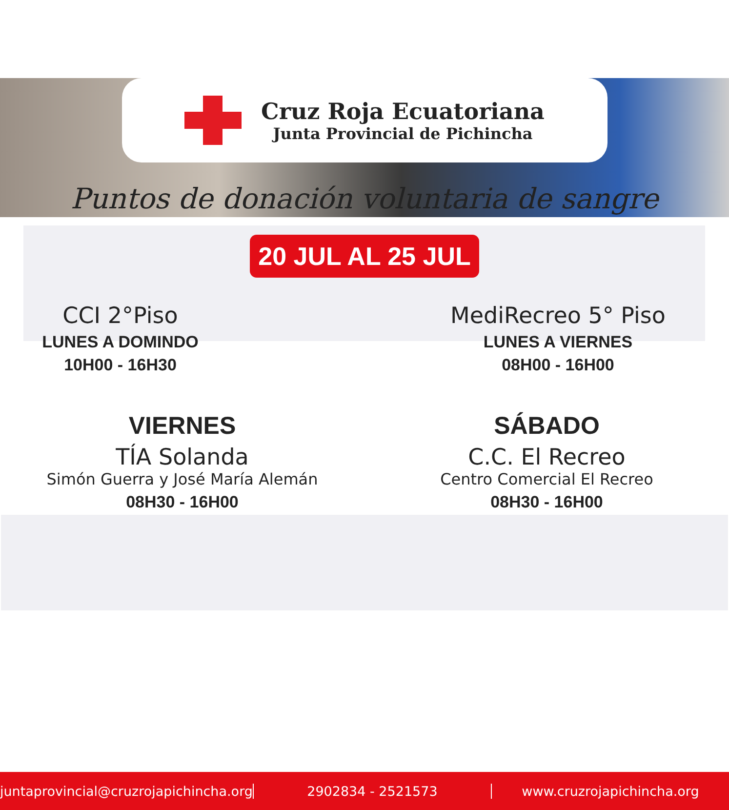Cruz Roja Ecuatoriana
Junta Provincial de Pichincha
Puntos de donación voluntaria de sangre
20 JUL AL 25 JUL
CCI 2°Piso
LUNES A DOMINDO
10H00 - 16H30
MediRecreo 5° Piso
LUNES A VIERNES
08H00 - 16H00
VIERNES
TÍA Solanda
Simón Guerra y José María Alemán
08H30 - 16H00
SÁBADO
C.C. El Recreo
Centro Comercial El Recreo
08H30 - 16H00
juntaprovincial@cruzrojapichincha.org
2902834 - 2521573 www.cruzrojapichincha.org